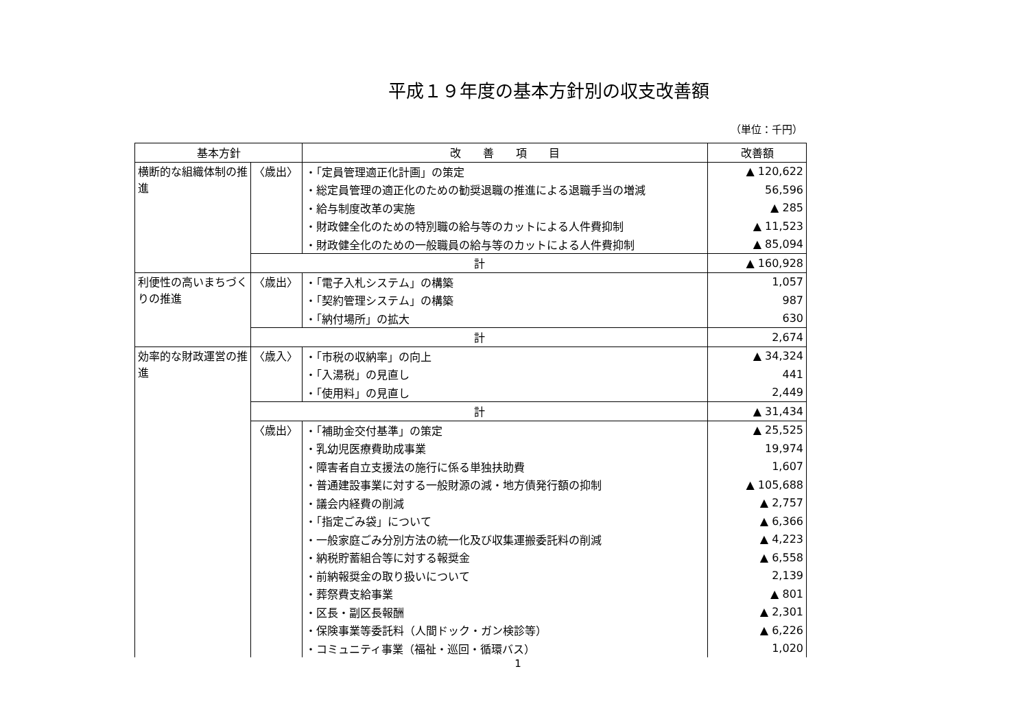平成１９年度の基本方針別の収支改善額
（単位：千円）
| 基本方針 | | 改 善 項 目 | 改善額 |
| --- | --- | --- | --- |
| 横断的な組織体制の推進 | 〈歳出〉 | ・「定員管理適正化計画」の策定 | ▲ 120,622 |
| | | ・総定員管理の適正化のための勧奨退職の推進による退職手当の増減 | 56,596 |
| | | ・給与制度改革の実施 | ▲ 285 |
| | | ・財政健全化のための特別職の給与等のカットによる人件費抑制 | ▲ 11,523 |
| | | ・財政健全化のための一般職員の給与等のカットによる人件費抑制 | ▲ 85,094 |
| | 計 | | ▲ 160,928 |
| 利便性の高いまちづくりの推進 | 〈歳出〉 | ・「電子入札システム」の構築 | 1,057 |
| | | ・「契約管理システム」の構築 | 987 |
| | | ・「納付場所」の拡大 | 630 |
| | 計 | | 2,674 |
| 効率的な財政運営の推進 | 〈歳入〉 | ・「市税の収納率」の向上 | ▲ 34,324 |
| | | ・「入湯税」の見直し | 441 |
| | | ・「使用料」の見直し | 2,449 |
| | 計 | | ▲ 31,434 |
| | 〈歳出〉 | ・「補助金交付基準」の策定 | ▲ 25,525 |
| | | ・乳幼児医療費助成事業 | 19,974 |
| | | ・障害者自立支援法の施行に係る単独扶助費 | 1,607 |
| | | ・普通建設事業に対する一般財源の減・地方債発行額の抑制 | ▲ 105,688 |
| | | ・議会内経費の削減 | ▲ 2,757 |
| | | ・「指定ごみ袋」について | ▲ 6,366 |
| | | ・一般家庭ごみ分別方法の統一化及び収集運搬委託料の削減 | ▲ 4,223 |
| | | ・納税貯蓄組合等に対する報奨金 | ▲ 6,558 |
| | | ・前納報奨金の取り扱いについて | 2,139 |
| | | ・葬祭費支給事業 | ▲ 801 |
| | | ・区長・副区長報酬 | ▲ 2,301 |
| | | ・保険事業等委託料（人間ドック・ガン検診等） | ▲ 6,226 |
| | | ・コミュニティ事業（福祉・巡回・循環バス） | 1,020 |
1